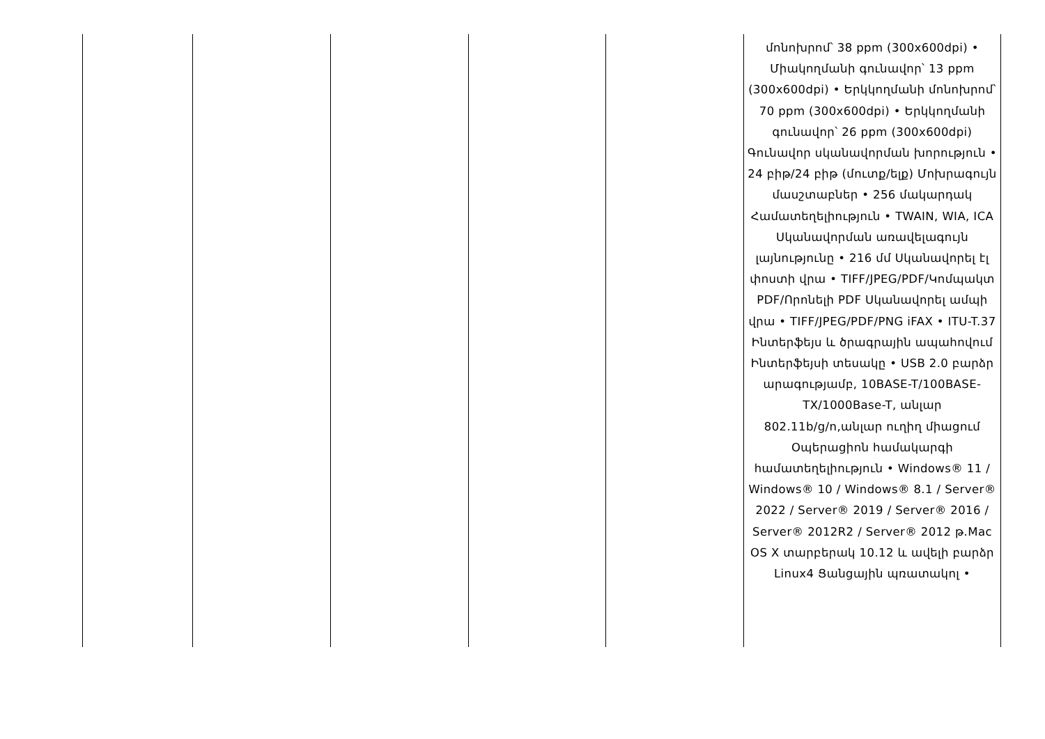| | | | | | մոնոխրոմ՝ 38 ppm (300x600dpi) • Միակողմանի գունավոր՝ 13 ppm (300x600dpi) • Երկկողմանի մոնոխրոմ՝ 70 ppm (300x600dpi) • Երկկողմանի գունավոր՝ 26 ppm (300x600dpi) Գունավոր սկանավորման խորություն • 24 բիթ/24 բիթ (մուտք/ելք) Մոխրագույն մասշտաբներ • 256 մակարդակ Համատեղելիություն • TWAIN, WIA, ICA Սկանավորման առավելագույն լայնությունը • 216 մմ Սկանավորել էլ փոստի վրա • TIFF/JPEG/PDF/Կոմպակտ PDF/Որոնելի PDF Սկանավորել ամպի վրա • TIFF/JPEG/PDF/PNG iFAX • ITU-T.37 Ինտերֆեյս և ծրագրային ապահովում Ինտերֆեյսի տեսակը • USB 2.0 բարձր արագությամբ, 10BASE-T/100BASE-TX/1000Base-T, անլար 802.11b/g/n,անլար ուղիղ միացում Օպերացիոն համակարգի համատեղելիություն • Windows® 11 / Windows® 10 / Windows® 8.1 / Server® 2022 / Server® 2019 / Server® 2016 / Server® 2012R2 / Server® 2012 թ.Mac OS X տարբերակ 10.12 և ավելի բարձր Linux4 Ցանցային պռատակոլ • |